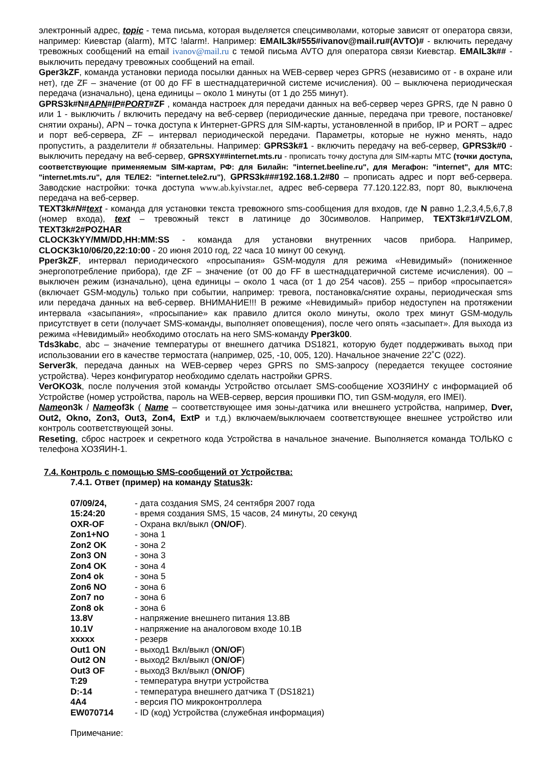электронный адрес, topic - тема письма, которая выделяется спецсимволами, которые зависят от оператора связи, например: Киевстар (alarm), МТС !alarm!. Например: EMAIL3k#555#ivanov@mail.ru#(AVTO)# - включить передачу тревожных сообщений на email ivanov@mail.ru с темой письма AVTO для оператора связи Киевстар. EMAIL3k## - выключить передачу тревожных сообщений на email.
Gper3kZF, команда установки периода посылки данных на WEB-сервер через GPRS (независимо от - в охране или нет), где ZF – значение (от 00 до FF в шестнадцатеричной системе исчисления). 00 – выключена периодическая передача (изначально), цена единицы – около 1 минуты (от 1 до 255 минут).
GPRS3k#N#APN#IP#PORT#ZF , команда настроек для передачи данных на веб-сервер через GPRS, где N равно 0 или 1 - выключить / включить передачу на веб-сервер (периодические данные, передача при тревоге, постановке/снятии охраны), APN – точка доступа к Интернет-GPRS для SIM-карты, установленной в прибор, IP и PORT – адрес и порт веб-сервера, ZF – интервал периодической передачи. Параметры, которые не нужно менять, надо пропустить, а разделители # обязательны. Например: GPRS3k#1 - включить передачу на веб-сервер, GPRS3k#0 - выключить передачу на веб-сервер, GPRSXY##internet.mts.ru - прописать точку доступа для SIM-карты МТС (точки доступа, соответствующие применяемым SIM-картам, РФ: для Билайн: "internet.beeline.ru", для Мегафон: "internet", для МТС: "internet.mts.ru", для ТЕЛЕ2: "internet.tele2.ru"), GPRS3k###192.168.1.2#80 – прописать адрес и порт веб-сервера. Заводские настройки: точка доступа www.ab.kyivstar.net, адрес веб-сервера 77.120.122.83, порт 80, выключена передача на веб-сервер.
TEXT3k#N#text - команда для установки текста тревожного sms-сообщения для входов, где N равно 1,2,3,4,5,6,7,8 (номер входа), text – тревожный текст в латинице до 30символов. Например, TEXT3k#1#VZLOM, TEXT3k#2#POZHAR
CLOCK3kYY/MM/DD,HH:MM:SS - команда для установки внутренних часов прибора. Например, CLOCK3k10/06/20,22:10:00 - 20 июня 2010 год, 22 часа 10 минут 00 секунд.
Pper3kZF, интервал периодического «просыпания» GSM-модуля для режима «Невидимый» (пониженное энергопотребление прибора), где ZF – значение (от 00 до FF в шестнадцатеричной системе исчисления). 00 – выключен режим (изначально), цена единицы – около 1 часа (от 1 до 254 часов). 255 – прибор «просыпается» (включает GSM-модуль) только при событии, например: тревога, постановка/снятие охраны, периодическая sms или передача данных на веб-сервер. ВНИМАНИЕ!!! В режиме «Невидимый» прибор недоступен на протяжении интервала «засыпания», «просыпание» как правило длится около минуты, около трех минут GSM-модуль присутствует в сети (получает SMS-команды, выполняет оповещения), после чего опять «засыпает». Для выхода из режима «Невидимый» необходимо отослать на него SMS-команду Pper3k00.
Tds3kabc, abc – значение температуры от внешнего датчика DS1821, которую будет поддерживать выход при использовании его в качестве термостата (например, 025, -10, 005, 120). Начальное значение 22˚С (022).
Server3k, передача данных на WEB-сервер через GPRS по SMS-запросу (передается текущее состояние устройства). Через конфигуратор необходимо сделать настройки GPRS.
VerOKO3k, после получения этой команды Устройство отсылает SMS-сообщение ХОЗЯИНУ с информацией об Устройстве (номер устройства, пароль на WEB-сервер, версия прошивки ПО, тип GSM-модуля, его IMEI).
Nameon3k / Nameof3k ( Name – соответствующее имя зоны-датчика или внешнего устройства, например, Dver, Out2, Okno, Zon3, Out3, Zon4, ExtP и т.д.) включаем/выключаем соответствующее внешнее устройство или контроль соответствующей зоны.
Reseting, сброс настроек и секретного кода Устройства в начальное значение. Выполняется команда ТОЛЬКО с телефона ХОЗЯИН-1.
7.4. Контроль с помощью SMS-сообщений от Устройства:
7.4.1. Ответ (пример) на команду Status3k:
| 07/09/24, | - дата создания SMS, 24 сентября 2007 года |
| 15:24:20 | - время создания SMS, 15 часов, 24 минуты, 20 секунд |
| OXR-OF | - Охрана вкл/выкл ( ON/OF ). |
| Zon1+NO | - зона 1 |
| Zon2 OK | - зона 2 |
| Zon3 ON | - зона 3 |
| Zon4 OK | - зона 4 |
| Zon4 ok | - зона 5 |
| Zon6 NO | - зона 6 |
| Zon7 no | - зона 6 |
| Zon8 ok | - зона 6 |
| 13.8V | - напряжение внешнего питания 13.8В |
| 10.1V | - напряжение на аналоговом входе 10.1В |
| xxxxx | - резерв |
| Out1 ON | - выход1 Вкл/выкл ( ON/OF ) |
| Out2 ON | - выход2 Вкл/выкл ( ON/OF ) |
| Out3 OF | - выход3 Вкл/выкл ( ON/OF ) |
| T:29 | - температура внутри устройства |
| D:-14 | - температура внешнего датчика Т (DS1821) |
| 4A4 | - версия ПО микроконтроллера |
| EW070714 | - ID (код) Устройства (служебная информация) |
Примечание: